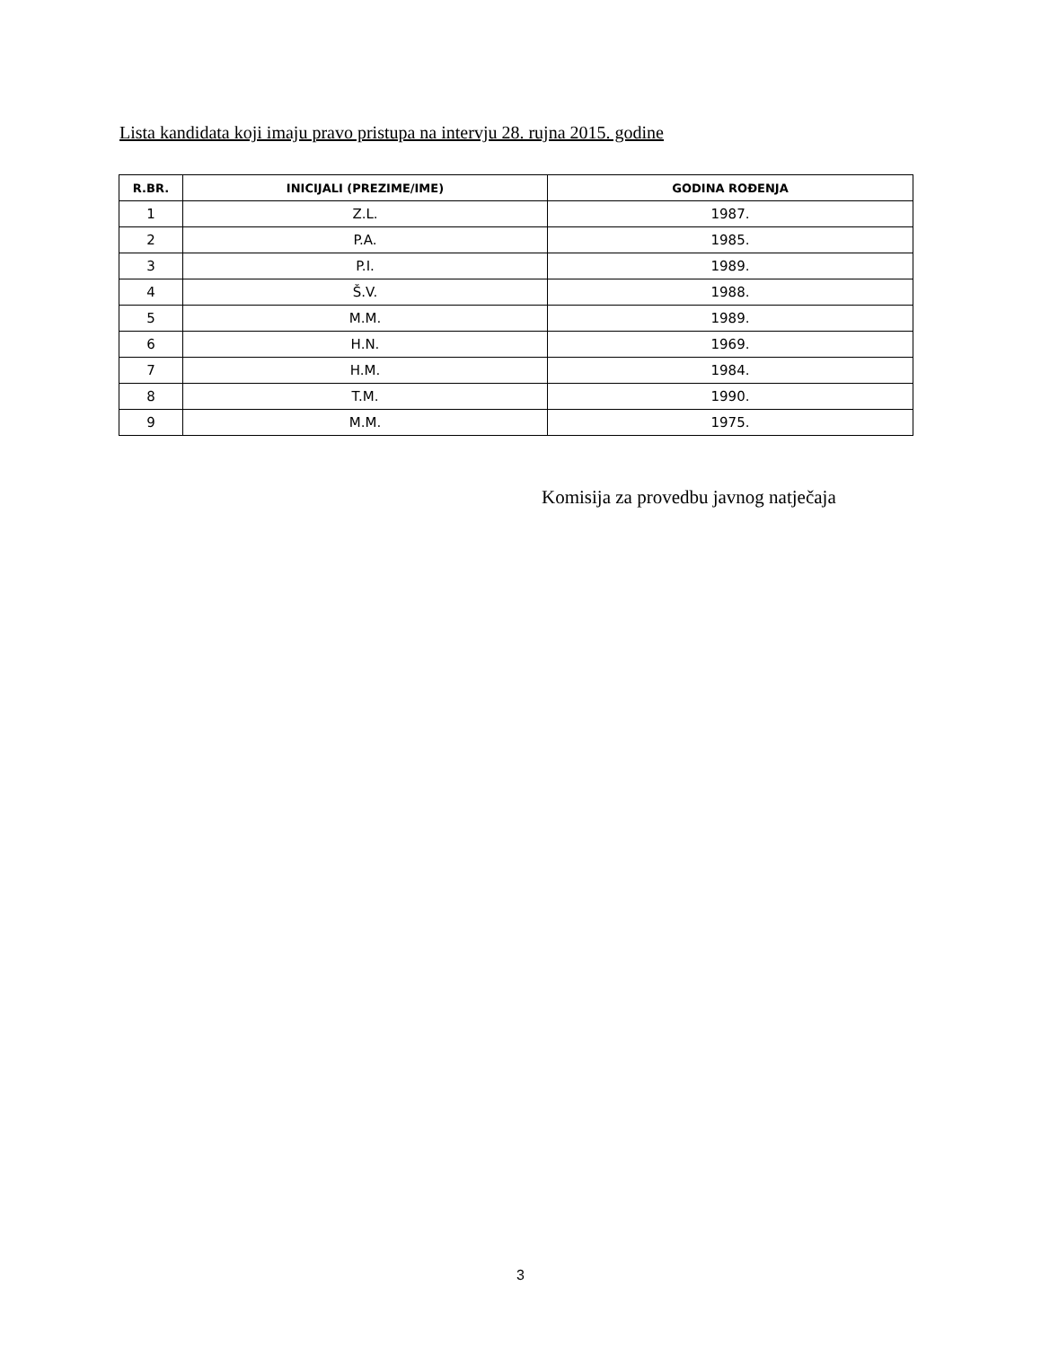Lista kandidata koji imaju pravo pristupa na intervju 28. rujna 2015. godine
| R.BR. | INICIJALI (PREZIME/IME) | GODINA ROĐENJA |
| --- | --- | --- |
| 1 | Z.L. | 1987. |
| 2 | P.A. | 1985. |
| 3 | P.I. | 1989. |
| 4 | Š.V. | 1988. |
| 5 | M.M. | 1989. |
| 6 | H.N. | 1969. |
| 7 | H.M. | 1984. |
| 8 | T.M. | 1990. |
| 9 | M.M. | 1975. |
Komisija za provedbu javnog natječaja
3